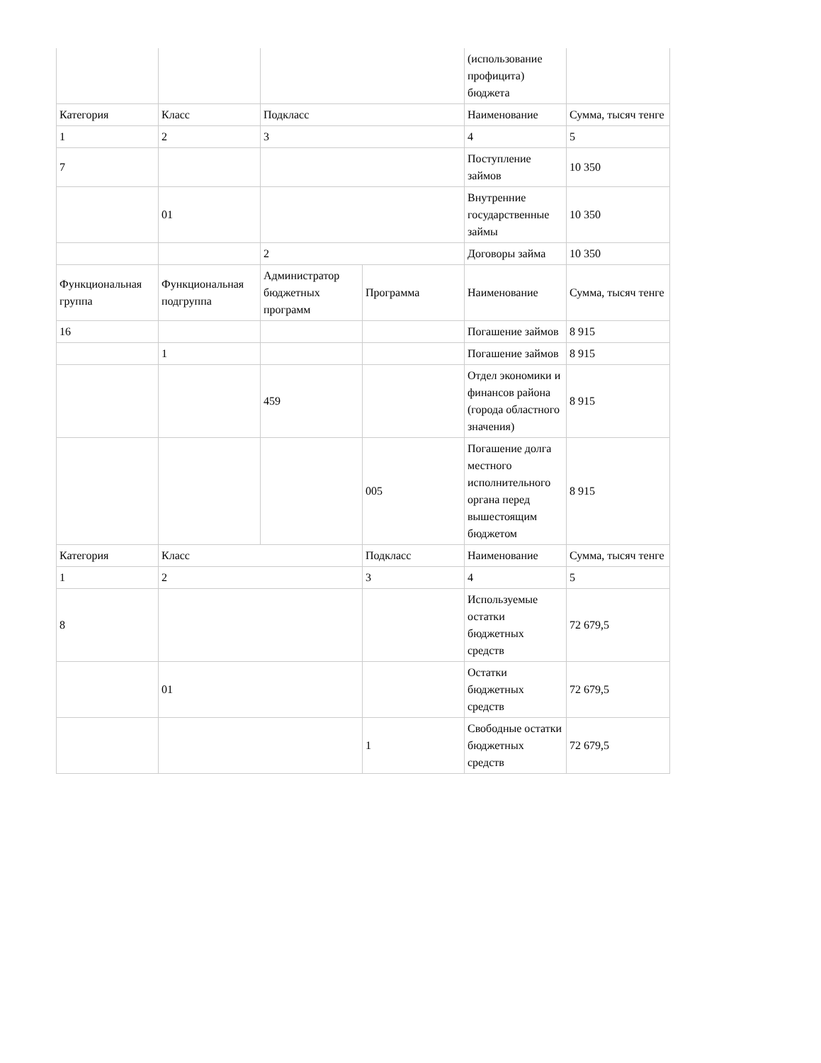| | | | | (использование профицита) бюджета | |
| Категория | Класс | Подкласс | | Наименование | Сумма, тысяч тенге |
| 1 | 2 | 3 | | 4 | 5 |
| 7 | | | | Поступление займов | 10 350 |
| | 01 | | | Внутренние государственные займы | 10 350 |
| | | 2 | | Договоры займа | 10 350 |
| Функциональная группа | Функциональная подгруппа | Администратор бюджетных программ | Программа | Наименование | Сумма, тысяч тенге |
| 16 | | | | Погашение займов | 8 915 |
| | 1 | | | Погашение займов | 8 915 |
| | | 459 | | Отдел экономики и финансов района (города областного значения) | 8 915 |
| | | | 005 | Погашение долга местного исполнительного органа перед вышестоящим бюджетом | 8 915 |
| Категория | Класс | | Подкласс | Наименование | Сумма, тысяч тенге |
| 1 | 2 | | 3 | 4 | 5 |
| 8 | | | | Используемые остатки бюджетных средств | 72 679,5 |
| | 01 | | | Остатки бюджетных средств | 72 679,5 |
| | | | 1 | Свободные остатки бюджетных средств | 72 679,5 |